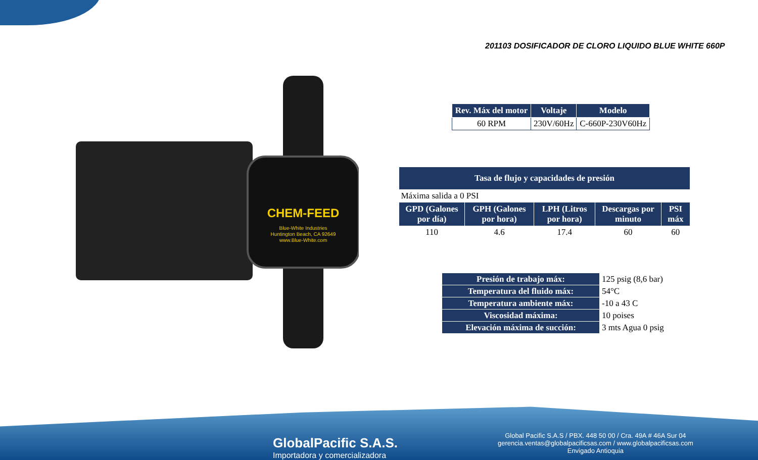201103 DOSIFICADOR DE CLORO LIQUIDO BLUE WHITE 660P
CHEM-FEED
Blue-White Industries
Huntington Beach, CA 92649
www.Blue-White.com
| Rev. Máx del motor | Voltaje | Modelo |
| --- | --- | --- |
| 60 RPM | 230V/60Hz | C-660P-230V60Hz |
| Tasa de flujo y capacidades de presión | | | | |
| --- | --- | --- | --- | --- |
| Máxima salida a 0 PSI | | | | |
| GPD (Galones por día) | GPH (Galones por hora) | LPH (Litros por hora) | Descargas por minuto | PSI máx |
| 110 | 4.6 | 17.4 | 60 | 60 |
| Presión de trabajo máx: | 125 psig (8,6 bar) |
| Temperatura del fluido máx: | 54°C |
| Temperatura ambiente máx: | -10 a 43 C |
| Viscosidad máxima: | 10 poises |
| Elevación máxima de succión: | 3 mts Agua 0 psig |
GlobalPacific S.A.S.
Importadora y comercializadora
Global Pacific S.A.S / PBX. 448 50 00 / Cra. 49A # 46A Sur 04
gerencia.ventas@globalpacificsas.com / www.globalpacificsas.com
Envigado Antioquia